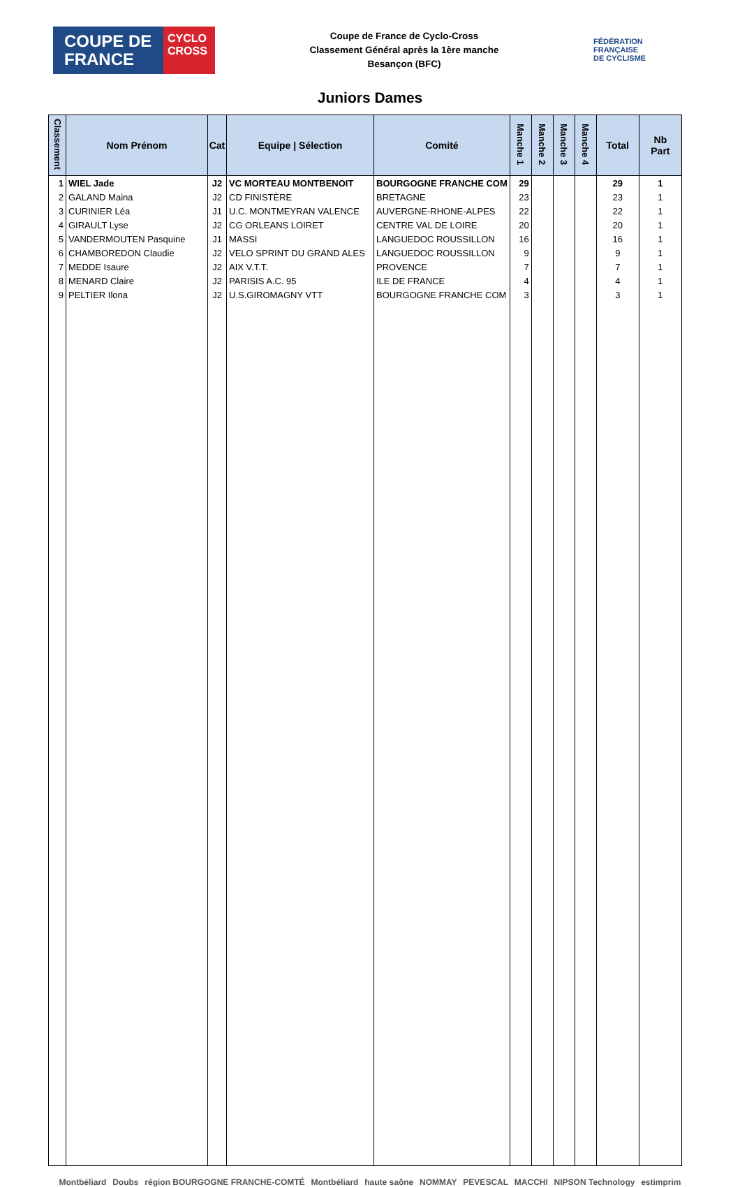COUPE DE FRANCE
CYCLO CROSS
Coupe de France de Cyclo-Cross
Classement Général après la 1ère manche
Besançon (BFC)
FÉDÉRATION
FRANÇAISE
DE CYCLISME
Juniors Dames
| Classement | Nom Prénom | Cat | Equipe / Sélection | Comité | Manche 1 | Manche 2 | Manche 3 | Manche 4 | Total | Nb Part |
| --- | --- | --- | --- | --- | --- | --- | --- | --- | --- | --- |
| 1 | WIEL Jade | J2 | VC MORTEAU MONTBENOIT | BOURGOGNE FRANCHE COM | 29 | | | | 29 | 1 |
| 2 | GALAND Maina | J2 | CD FINISTÈRE | BRETAGNE | 23 | | | | 23 | 1 |
| 3 | CURINIER Léa | J1 | U.C. MONTMEYRAN VALENCE | AUVERGNE-RHONE-ALPES | 22 | | | | 22 | 1 |
| 4 | GIRAULT Lyse | J2 | CG ORLEANS LOIRET | CENTRE VAL DE LOIRE | 20 | | | | 20 | 1 |
| 5 | VANDERMOUTEN Pasquine | J1 | MASSI | LANGUEDOC ROUSSILLON | 16 | | | | 16 | 1 |
| 6 | CHAMBOREDON Claudie | J2 | VELO SPRINT DU GRAND ALES | LANGUEDOC ROUSSILLON | 9 | | | | 9 | 1 |
| 7 | MEDDE Isaure | J2 | AIX V.T.T. | PROVENCE | 7 | | | | 7 | 1 |
| 8 | MENARD Claire | J2 | PARISIS A.C. 95 | ILE DE FRANCE | 4 | | | | 4 | 1 |
| 9 | PELTIER Ilona | J2 | U.S.GIROMAGNY VTT | BOURGOGNE FRANCHE COM | 3 | | | | 3 | 1 |
Montbéliard Doubs région BOURGOGNE FRANCHE-COMTÉ Montbéliard haute saône NOMMAY PEVESCAL MACCHI NIPSON Technology estimprim